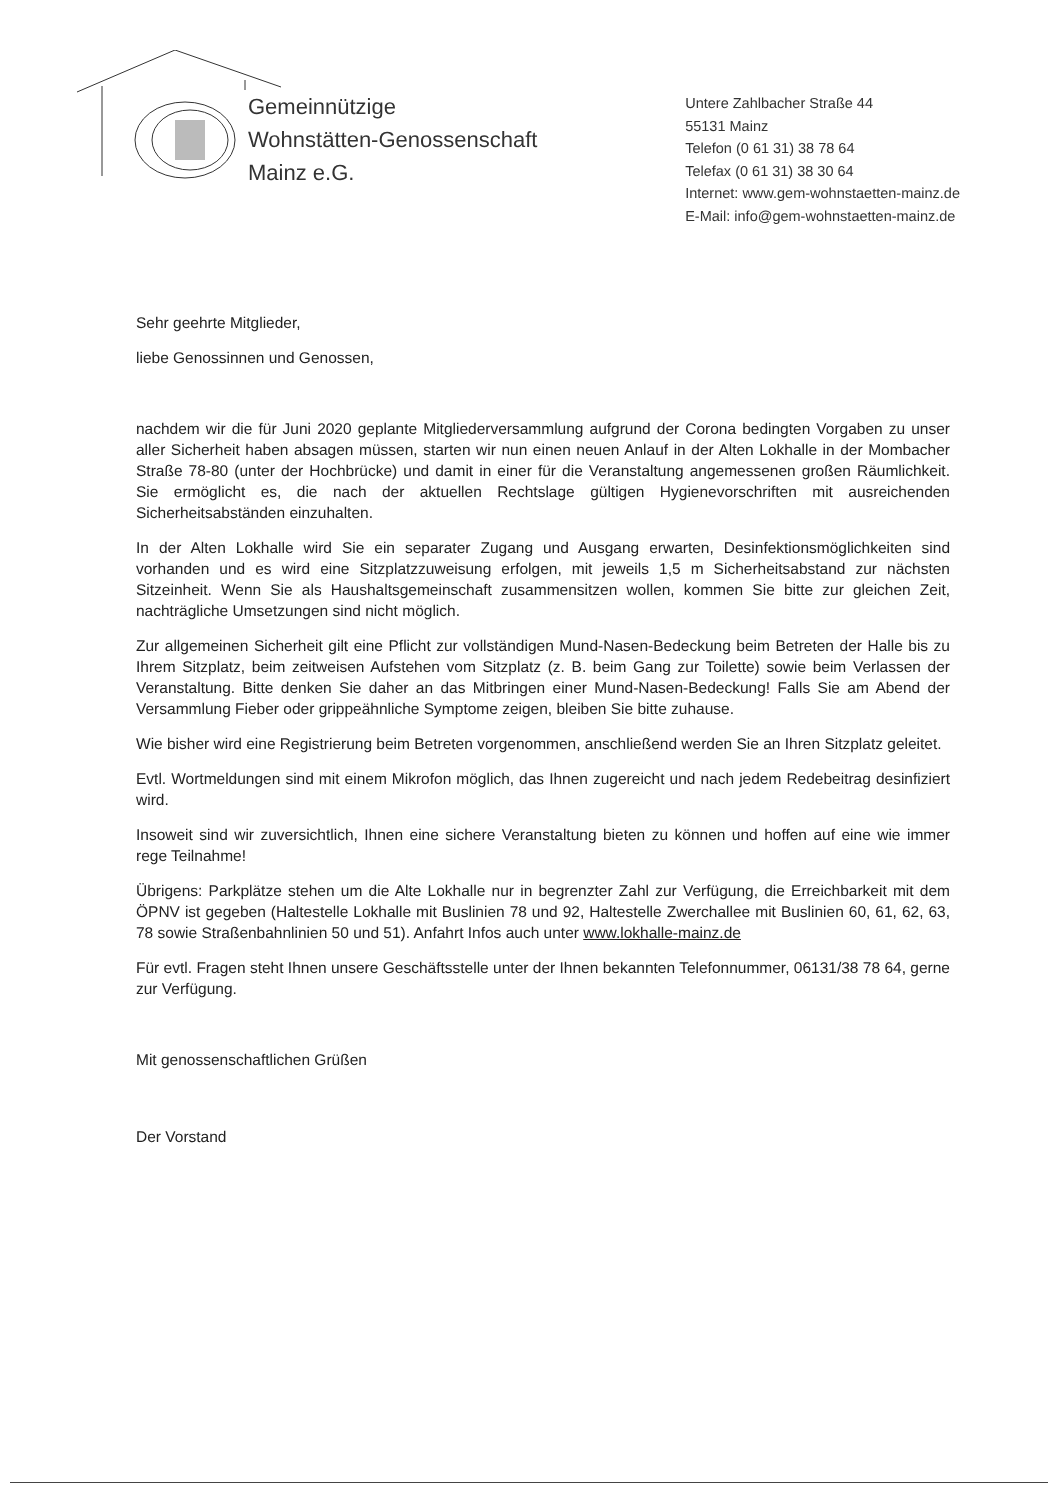Gemeinnützige
Wohnstätten-Genossenschaft
Mainz e.G.
Untere Zahlbacher Straße 44
55131 Mainz
Telefon (0 61 31) 38 78 64
Telefax (0 61 31) 38 30 64
Internet: www.gem-wohnstaetten-mainz.de
E-Mail: info@gem-wohnstaetten-mainz.de
Sehr geehrte Mitglieder,
liebe Genossinnen und Genossen,
nachdem wir die für Juni 2020 geplante Mitgliederversammlung aufgrund der Corona bedingten Vorgaben zu unser aller Sicherheit haben absagen müssen, starten wir nun einen neuen Anlauf in der Alten Lokhalle in der Mombacher Straße 78-80 (unter der Hochbrücke) und damit in einer für die Veranstaltung angemessenen großen Räumlichkeit. Sie ermöglicht es, die nach der aktuellen Rechtslage gültigen Hygienevorschriften mit ausreichenden Sicherheitsabständen einzuhalten.
In der Alten Lokhalle wird Sie ein separater Zugang und Ausgang erwarten, Desinfektionsmöglichkeiten sind vorhanden und es wird eine Sitzplatzzuweisung erfolgen, mit jeweils 1,5 m Sicherheitsabstand zur nächsten Sitzeinheit. Wenn Sie als Haushaltsgemeinschaft zusammensitzen wollen, kommen Sie bitte zur gleichen Zeit, nachträgliche Umsetzungen sind nicht möglich.
Zur allgemeinen Sicherheit gilt eine Pflicht zur vollständigen Mund-Nasen-Bedeckung beim Betreten der Halle bis zu Ihrem Sitzplatz, beim zeitweisen Aufstehen vom Sitzplatz (z. B. beim Gang zur Toilette) sowie beim Verlassen der Veranstaltung. Bitte denken Sie daher an das Mitbringen einer Mund-Nasen-Bedeckung! Falls Sie am Abend der Versammlung Fieber oder grippeähnliche Symptome zeigen, bleiben Sie bitte zuhause.
Wie bisher wird eine Registrierung beim Betreten vorgenommen, anschließend werden Sie an Ihren Sitzplatz geleitet.
Evtl. Wortmeldungen sind mit einem Mikrofon möglich, das Ihnen zugereicht und nach jedem Redebeitrag desinfiziert wird.
Insoweit sind wir zuversichtlich, Ihnen eine sichere Veranstaltung bieten zu können und hoffen auf eine wie immer rege Teilnahme!
Übrigens: Parkplätze stehen um die Alte Lokhalle nur in begrenzter Zahl zur Verfügung, die Erreichbarkeit mit dem ÖPNV ist gegeben (Haltestelle Lokhalle mit Buslinien 78 und 92, Haltestelle Zwerchallee mit Buslinien 60, 61, 62, 63, 78 sowie Straßenbahnlinien 50 und 51). Anfahrt Infos auch unter www.lokhalle-mainz.de
Für evtl. Fragen steht Ihnen unsere Geschäftsstelle unter der Ihnen bekannten Telefonnummer, 06131/38 78 64, gerne zur Verfügung.
Mit genossenschaftlichen Grüßen
Der Vorstand